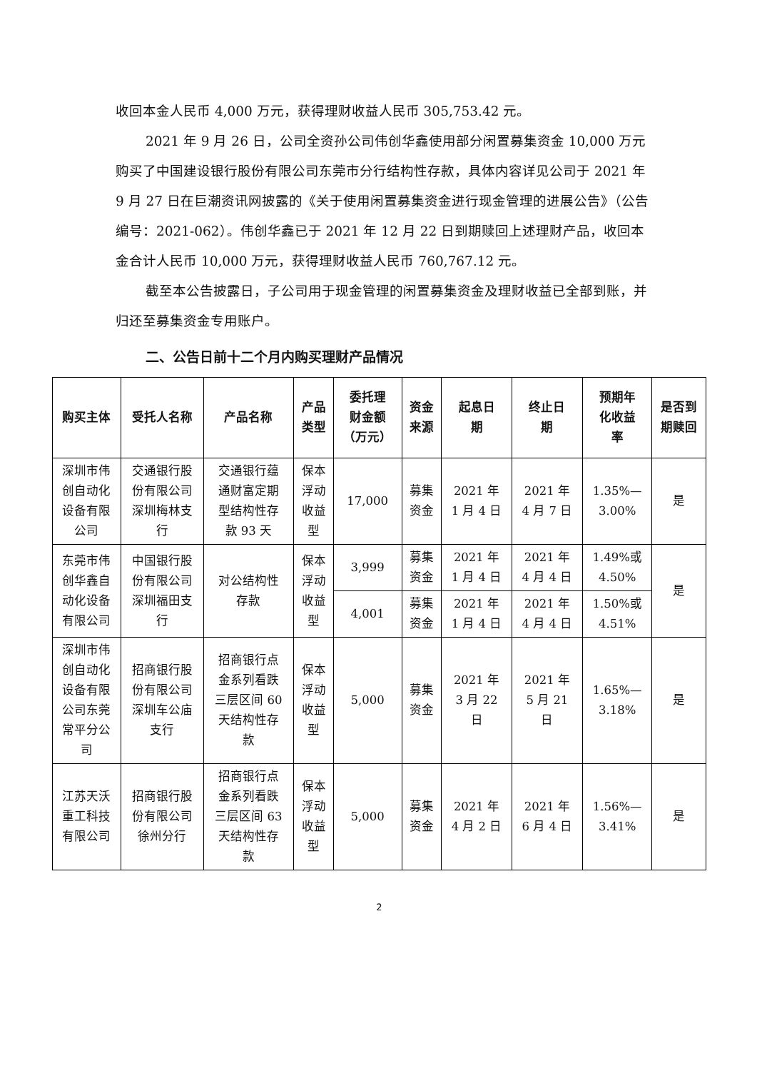收回本金人民币 4,000 万元，获得理财收益人民币 305,753.42 元。
2021 年 9 月 26 日，公司全资孙公司伟创华鑫使用部分闲置募集资金 10,000 万元购买了中国建设银行股份有限公司东莞市分行结构性存款，具体内容详见公司于 2021 年 9 月 27 日在巨潮资讯网披露的《关于使用闲置募集资金进行现金管理的进展公告》（公告编号：2021-062）。伟创华鑫已于 2021 年 12 月 22 日到期赎回上述理财产品，收回本金合计人民币 10,000 万元，获得理财收益人民币 760,767.12 元。
截至本公告披露日，子公司用于现金管理的闲置募集资金及理财收益已全部到账，并归还至募集资金专用账户。
二、公告日前十二个月内购买理财产品情况
| 购买主体 | 受托人名称 | 产品名称 | 产品 类型 | 委托理 财金额 （万元） | 资金 来源 | 起息日 期 | 终止日 期 | 预期年 化收益 率 | 是否到 期赎回 |
| --- | --- | --- | --- | --- | --- | --- | --- | --- | --- |
| 深圳市伟 创自动化 设备有限 公司 | 交通银行股 份有限公司 深圳梅林支 行 | 交通银行蕴 通财富定期 型结构性存 款 93 天 | 保本 浮动 收益 型 | 17,000 | 募集 资金 | 2021 年 1 月 4 日 | 2021 年 4 月 7 日 | 1.35%— 3.00% | 是 |
| 东莞市伟 创华鑫自 动化设备 有限公司 | 中国银行股 份有限公司 深圳福田支 行 | 对公结构性 存款 | 保本 浮动 收益 型 | 3,999 | 募集 资金 | 2021 年 1 月 4 日 | 2021 年 4 月 4 日 | 1.49%或 4.50% | 是 |
| | | | | 4,001 | 募集 资金 | 2021 年 1 月 4 日 | 2021 年 4 月 4 日 | 1.50%或 4.51% | |
| 深圳市伟 创自动化 设备有限 公司东莞 常平分公 司 | 招商银行股 份有限公司 深圳车公庙 支行 | 招商银行点 金系列看跌 三层区间 60 天结构性存 款 | 保本 浮动 收益 型 | 5,000 | 募集 资金 | 2021 年 3 月 22 日 | 2021 年 5 月 21 日 | 1.65%— 3.18% | 是 |
| 江苏天沃 重工科技 有限公司 | 招商银行股 份有限公司 徐州分行 | 招商银行点 金系列看跌 三层区间 63 天结构性存 款 | 保本 浮动 收益 型 | 5,000 | 募集 资金 | 2021 年 4 月 2 日 | 2021 年 6 月 4 日 | 1.56%— 3.41% | 是 |
2